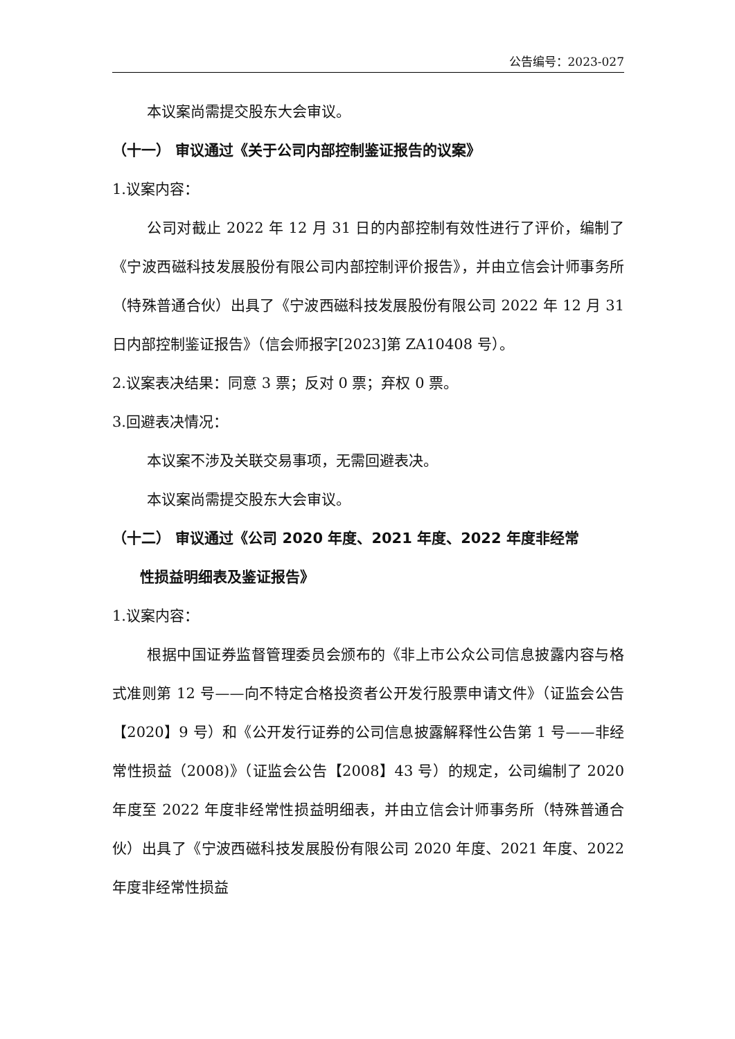公告编号：2023-027
本议案尚需提交股东大会审议。
（十一） 审议通过《关于公司内部控制鉴证报告的议案》
1.议案内容：
公司对截止 2022 年 12 月 31 日的内部控制有效性进行了评价，编制了《宁波西磁科技发展股份有限公司内部控制评价报告》，并由立信会计师事务所（特殊普通合伙）出具了《宁波西磁科技发展股份有限公司 2022 年 12 月 31 日内部控制鉴证报告》（信会师报字[2023]第 ZA10408 号）。
2.议案表决结果：同意 3 票；反对 0 票；弃权 0 票。
3.回避表决情况：
本议案不涉及关联交易事项，无需回避表决。
本议案尚需提交股东大会审议。
（十二） 审议通过《公司 2020 年度、2021 年度、2022 年度非经常
性损益明细表及鉴证报告》
1.议案内容：
根据中国证券监督管理委员会颁布的《非上市公众公司信息披露内容与格式准则第 12 号——向不特定合格投资者公开发行股票申请文件》（证监会公告【2020】9 号）和《公开发行证券的公司信息披露解释性公告第 1 号——非经常性损益（2008)》（证监会公告【2008】43 号）的规定，公司编制了 2020 年度至 2022 年度非经常性损益明细表，并由立信会计师事务所（特殊普通合伙）出具了《宁波西磁科技发展股份有限公司 2020 年度、2021 年度、2022 年度非经常性损益